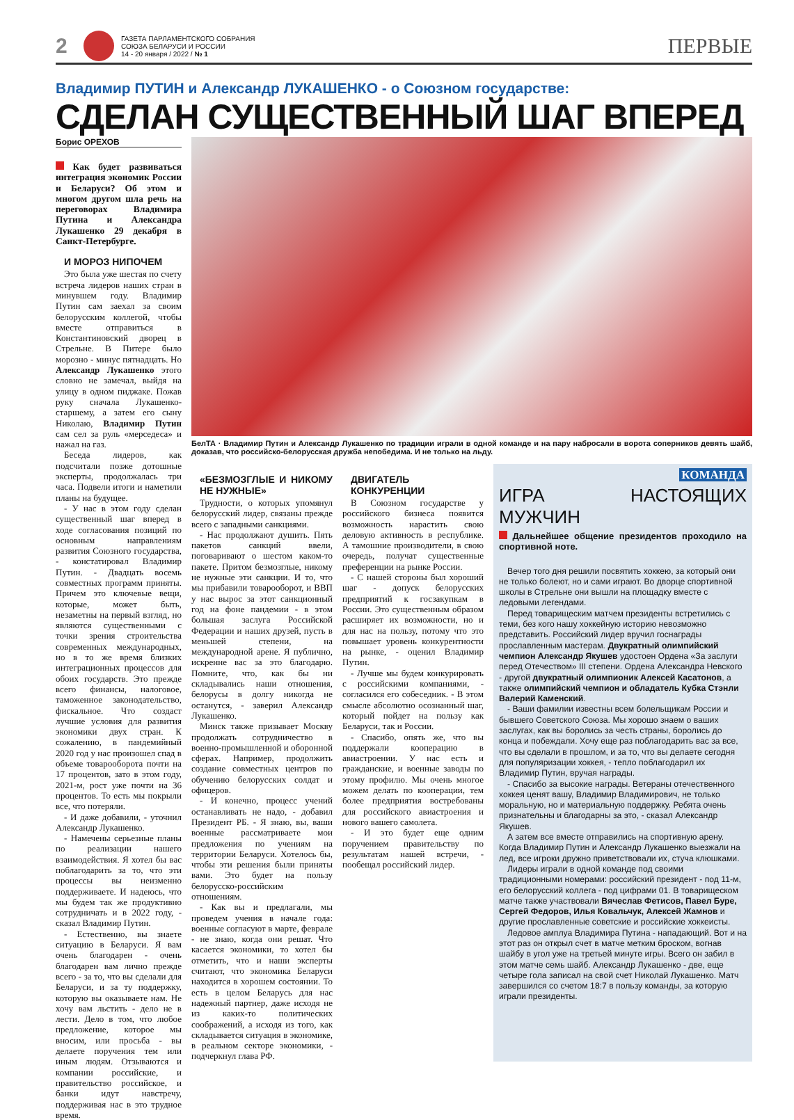2
ГАЗЕТА ПАРЛАМЕНТСКОГО СОБРАНИЯ
СОЮЗА БЕЛАРУСИ И РОССИИ
14 - 20 января / 2022 / № 1
ПЕРВЫЕ
Владимир ПУТИН и Александр ЛУКАШЕНКО - о Союзном государстве:
СДЕЛАН СУЩЕСТВЕННЫЙ ШАГ ВПЕРЕД
Борис ОРЕХОВ
Как будет развиваться интеграция экономик России и Беларуси? Об этом и многом другом шла речь на переговорах Владимира Путина и Александра Лукашенко 29 декабря в Санкт-Петербурге.
И МОРОЗ НИПОЧЕМ
Это была уже шестая по счету встреча лидеров наших стран в минувшем году. Владимир Путин сам заехал за своим белорусским коллегой, чтобы вместе отправиться в Константиновский дворец в Стрельне. В Питере было морозно - минус пятнадцать. Но Александр Лукашенко этого словно не замечал, выйдя на улицу в одном пиджаке. Пожав руку сначала Лукашенко-старшему, а затем его сыну Николаю, Владимир Путин сам сел за руль «мерседеса» и нажал на газ.
Беседа лидеров, как подсчитали позже дотошные эксперты, продолжалась три часа. Подвели итоги и наметили планы на будущее.
- У нас в этом году сделан существенный шаг вперед в ходе согласования позиций по основным направлениям развития Союзного государства, - констатировал Владимир Путин. - Двадцать восемь совместных программ приняты. Причем это ключевые вещи, которые, может быть, незаметны на первый взгляд, но являются существенными с точки зрения строительства современных международных, но в то же время близких интеграционных процессов для обоих государств. Это прежде всего финансы, налоговое, таможенное законодательство, фискальное. Что создаст лучшие условия для развития экономики двух стран. К сожалению, в пандемийный 2020 год у нас произошел спад в объеме товарооборота почти на 17 процентов, зато в этом году, 2021-м, рост уже почти на 36 процентов. То есть мы покрыли все, что потеряли.
- И даже добавили, - уточнил Александр Лукашенко.
- Намечены серьезные планы по реализации нашего взаимодействия. Я хотел бы вас поблагодарить за то, что эти процессы вы неизменно поддерживаете. И надеюсь, что мы будем так же продуктивно сотрудничать и в 2022 году, - сказал Владимир Путин.
- Естественно, вы знаете ситуацию в Беларуси. Я вам очень благодарен - очень благодарен вам лично прежде всего - за то, что вы сделали для Беларуси, и за ту поддержку, которую вы оказываете нам. Не хочу вам льстить - дело не в лести. Дело в том, что любое предложение, которое мы вносим, или просьба - вы делаете поручения тем или иным людям. Отзываются и компании российские, и правительство российское, и банки идут навстречу, поддерживая нас в это трудное время.
БелТА · Владимир Путин и Александр Лукашенко по традиции играли в одной команде и на пару набросали в ворота соперников девять шайб, доказав, что российско-белорусская дружба непобедима. И не только на льду.
«БЕЗМОЗГЛЫЕ И НИКОМУ НЕ НУЖНЫЕ»
Трудности, о которых упомянул белорусский лидер, связаны прежде всего с западными санкциями.
- Нас продолжают душить. Пять пакетов санкций ввели, поговаривают о шестом каком-то пакете. Притом безмозглые, никому не нужные эти санкции. И то, что мы прибавили товарооборот, и ВВП у нас вырос за этот санкционный год на фоне пандемии - в этом большая заслуга Российской Федерации и наших друзей, пусть в меньшей степени, на международной арене. Я публично, искренне вас за это благодарю. Помните, что, как бы ни складывались наши отношения, белорусы в долгу никогда не останутся, - заверил Александр Лукашенко.
Минск также призывает Москву продолжать сотрудничество в военно-промышленной и оборонной сферах. Например, продолжить создание совместных центров по обучению белорусских солдат и офицеров.
- И конечно, процесс учений останавливать не надо, - добавил Президент РБ. - Я знаю, вы, ваши военные рассматриваете мои предложения по учениям на территории Беларуси. Хотелось бы, чтобы эти решения были приняты вами. Это будет на пользу белорусско-российским отношениям.
- Как вы и предлагали, мы проведем учения в начале года: военные согласуют в марте, феврале - не знаю, когда они решат. Что касается экономики, то хотел бы отметить, что и наши эксперты считают, что экономика Беларуси находится в хорошем состоянии. То есть в целом Беларусь для нас надежный партнер, даже исходя не из каких-то политических соображений, а исходя из того, как складывается ситуация в экономике, в реальном секторе экономики, - подчеркнул глава РФ.
ДВИГАТЕЛЬ КОНКУРЕНЦИИ
В Союзном государстве у российского бизнеса появится возможность нарастить свою деловую активность в республике. А тамошние производители, в свою очередь, получат существенные преференции на рынке России.
- С нашей стороны был хороший шаг - допуск белорусских предприятий к госзакупкам в России. Это существенным образом расширяет их возможности, но и для нас на пользу, потому что это повышает уровень конкурентности на рынке, - оценил Владимир Путин.
- Лучше мы будем конкурировать с российскими компаниями, - согласился его собеседник. - В этом смысле абсолютно осознанный шаг, который пойдет на пользу как Беларуси, так и России.
- Спасибо, опять же, что вы поддержали кооперацию в авиастроении. У нас есть и гражданские, и военные заводы по этому профилю. Мы очень многое можем делать по кооперации, тем более предприятия востребованы для российского авиастроения и нового вашего самолета.
- И это будет еще одним поручением правительству по результатам нашей встречи, - пообещал российский лидер.
КОМАНДА
ИГРА НАСТОЯЩИХ МУЖЧИН
Дальнейшее общение президентов проходило на спортивной ноте.
Вечер того дня решили посвятить хоккею, за который они не только болеют, но и сами играют. Во дворце спортивной школы в Стрельне они вышли на площадку вместе с ледовыми легендами.
Перед товарищеским матчем президенты встретились с теми, без кого нашу хоккейную историю невозможно представить. Российский лидер вручил госнаграды прославленным мастерам. Двукратный олимпийский чемпион Александр Якушев удостоен Ордена «За заслуги перед Отечеством» III степени. Ордена Александра Невского - другой двукратный олимпионик Алексей Касатонов, а также олимпийский чемпион и обладатель Кубка Стэнли Валерий Каменский.
- Ваши фамилии известны всем болельщикам России и бывшего Советского Союза. Мы хорошо знаем о ваших заслугах, как вы боролись за честь страны, боролись до конца и побеждали. Хочу еще раз поблагодарить вас за все, что вы сделали в прошлом, и за то, что вы делаете сегодня для популяризации хоккея, - тепло поблагодарил их Владимир Путин, вручая награды.
- Спасибо за высокие награды. Ветераны отечественного хоккея ценят вашу, Владимир Владимирович, не только моральную, но и материальную поддержку. Ребята очень признательны и благодарны за это, - сказал Александр Якушев.
А затем все вместе отправились на спортивную арену. Когда Владимир Путин и Александр Лукашенко выезжали на лед, все игроки дружно приветствовали их, стуча клюшками.
Лидеры играли в одной команде под своими традиционными номерами: российский президент - под 11-м, его белорусский коллега - под цифрами 01. В товарищеском матче также участвовали Вячеслав Фетисов, Павел Буре, Сергей Федоров, Илья Ковальчук, Алексей Жамнов и другие прославленные советские и российские хоккеисты.
Ледовое амплуа Владимира Путина - нападающий. Вот и на этот раз он открыл счет в матче метким броском, вогнав шайбу в угол уже на третьей минуте игры. Всего он забил в этом матче семь шайб. Александр Лукашенко - две, еще четыре гола записал на свой счет Николай Лукашенко. Матч завершился со счетом 18:7 в пользу команды, за которую играли президенты.